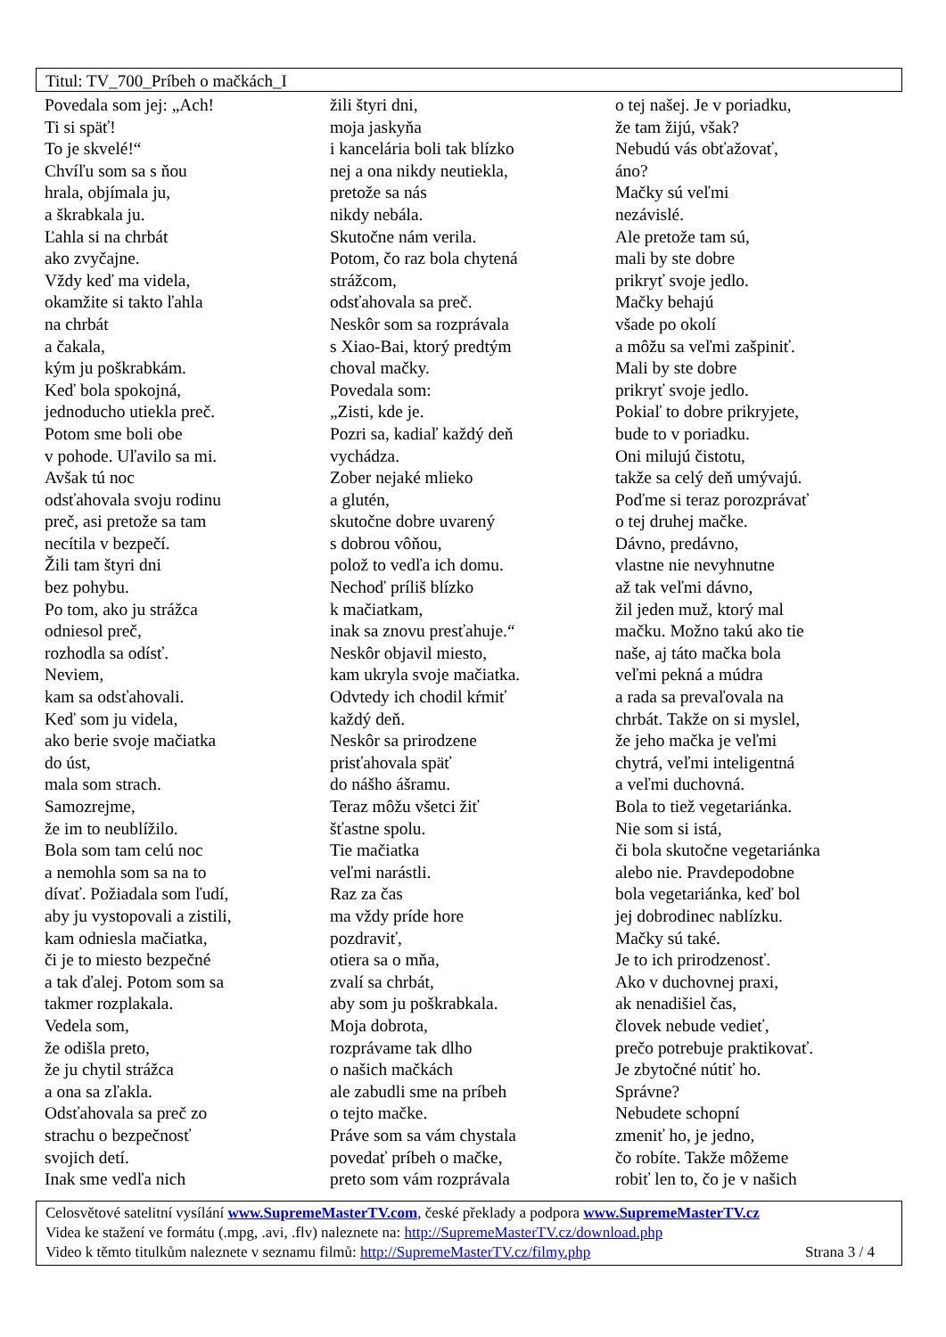Titul: TV_700_Príbeh o mačkách_I
Povedala som jej: „Ach!
Ti si späť!
To je skvelé!“
Chvíľu som sa s ňou
hrala, objímala ju,
a škrabkala ju.
Ľahla si na chrbát
ako zvyčajne.
Vždy keď ma videla,
okamžite si takto ľahla
na chrbát
a čakala,
kým ju poškrabkám.
Keď bola spokojná,
jednoducho utiekla preč.
Potom sme boli obe
v pohode. Uľavilo sa mi.
Avšak tú noc
odsťahovala svoju rodinu
preč, asi pretože sa tam
necítila v bezpečí.
Žili tam štyri dni
bez pohybu.
Po tom, ako ju strážca
odniesol preč,
rozhodla sa odísť.
Neviem,
kam sa odsťahovali.
Keď som ju videla,
ako berie svoje mačiatka
do úst,
mala som strach.
Samozrejme,
že im to neublížilo.
Bola som tam celú noc
a nemohla som sa na to
dívať. Požiadala som ľudí,
aby ju vystopovali a zistili,
kam odniesla mačiatka,
či je to miesto bezpečné
a tak ďalej. Potom som sa
takmer rozplakala.
Vedela som,
že odišla preto,
že ju chytil strážca
a ona sa zľakla.
Odsťahovala sa preč zo
strachu o bezpečnosť
svojich detí.
Inak sme vedľa nich
žili štyri dni,
moja jaskyňa
i kancelária boli tak blízko
nej a ona nikdy neutiekla,
pretože sa nás
nikdy nebála.
Skutočne nám verila.
Potom, čo raz bola chytená
strážcom,
odsťahovala sa preč.
Neskôr som sa rozprávala
s Xiao-Bai, ktorý predtým
choval mačky.
Povedala som:
„Zisti, kde je.
Pozri sa, kadiaľ každý deň
vychádza.
Zober nejaké mlieko
a glutén,
skutočne dobre uvarený
s dobrou vôňou,
polož to vedľa ich domu.
Nechoď príliš blízko
k mačiatkam,
inak sa znovu presťahuje.“
Neskôr objavil miesto,
kam ukryla svoje mačiatka.
Odvtedy ich chodil kŕmiť
každý deň.
Neskôr sa prirodzene
prisťahovala späť
do nášho ášramu.
Teraz môžu všetci žiť
šťastne spolu.
Tie mačiatka
veľmi narástli.
Raz za čas
ma vždy príde hore
pozdraviť,
otiera sa o mňa,
zvalí sa chrbát,
aby som ju poškrabkala.
Moja dobrota,
rozprávame tak dlho
o našich mačkách
ale zabudli sme na príbeh
o tejto mačke.
Práve som sa vám chystala
povedať príbeh o mačke,
preto som vám rozprávala
o tej našej. Je v poriadku,
že tam žijú, však?
Nebudú vás obťažovať,
áno?
Mačky sú veľmi
nezávislé.
Ale pretože tam sú,
mali by ste dobre
prikryť svoje jedlo.
Mačky behajú
všade po okolí
a môžu sa veľmi zašpiniť.
Mali by ste dobre
prikryť svoje jedlo.
Pokiaľ to dobre prikryjete,
bude to v poriadku.
Oni milujú čistotu,
takže sa celý deň umývajú.
Poďme si teraz porozprávať
o tej druhej mačke.
Dávno, predávno,
vlastne nie nevyhnutne
až tak veľmi dávno,
žil jeden muž, ktorý mal
mačku. Možno takú ako tie
naše, aj táto mačka bola
veľmi pekná a múdra
a rada sa prevaľovala na
chrbát. Takže on si myslel,
že jeho mačka je veľmi
chytrá, veľmi inteligentná
a veľmi duchovná.
Bola to tiež vegetariánka.
Nie som si istá,
či bola skutočne vegetariánka
alebo nie. Pravdepodobne
bola vegetariánka, keď bol
jej dobrodinec nablízku.
Mačky sú také.
Je to ich prirodzenosť.
Ako v duchovnej praxi,
ak nenadišiel čas,
človek nebude vedieť,
prečo potrebuje praktikovať.
Je zbytočné nútiť ho.
Správne?
Nebudete schopní
zmeniť ho, je jedno,
čo robíte. Takže môžeme
robiť len to, čo je v našich
Celosvětové satelitní vysílání www.SupremeMasterTV.com, české překlady a podpora www.SupremeMasterTV.cz
Videa ke stažení ve formátu (.mpg, .avi, .flv) naleznete na: http://SupremeMasterTV.cz/download.php
Video k těmto titulkům naleznete v seznamu filmů: http://SupremeMasterTV.cz/filmy.php Strana 3 / 4